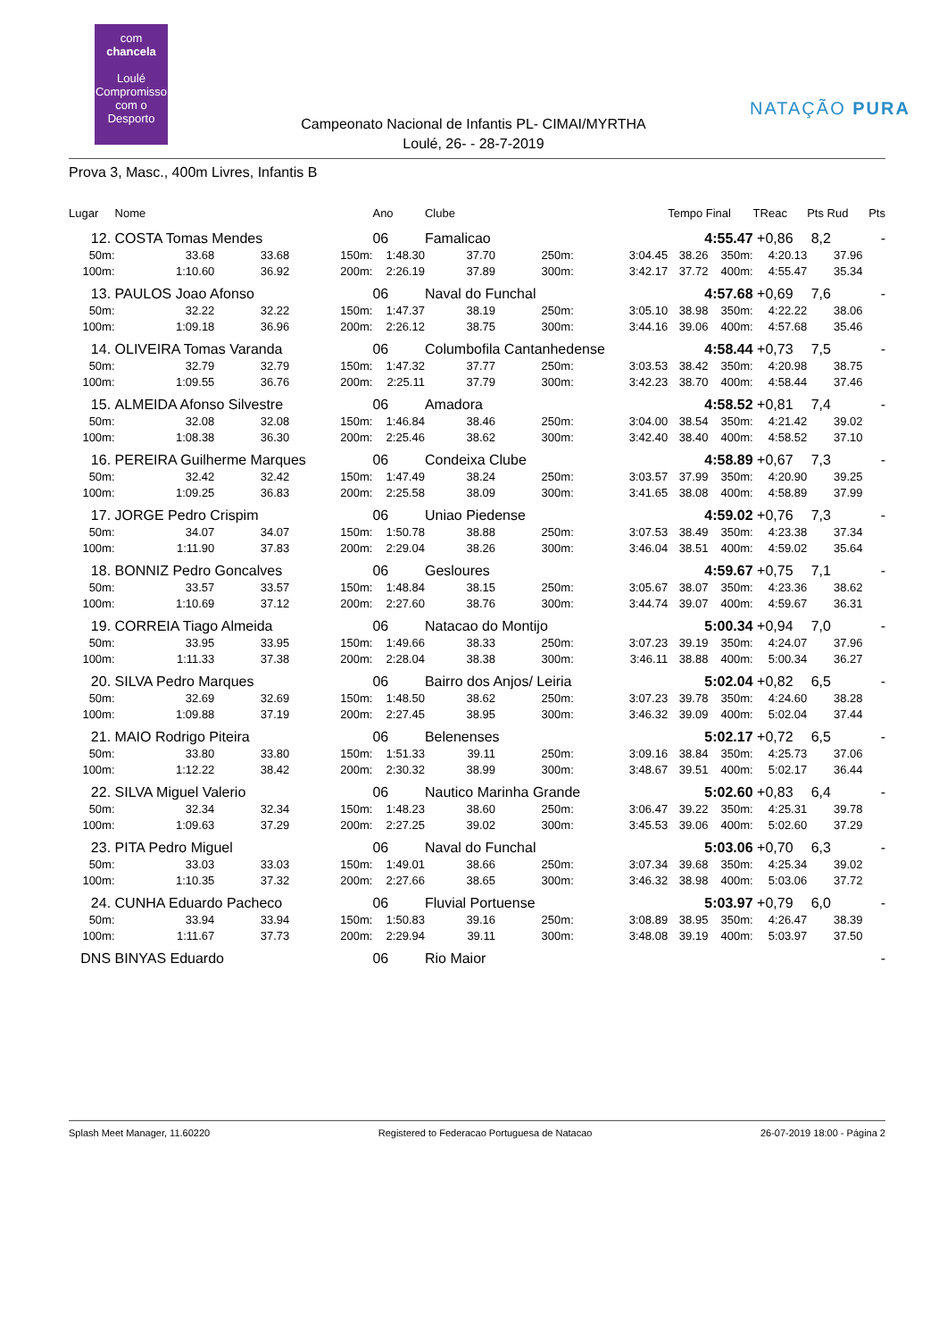com
chancela
Loulé
Compromisso com o Desporto
NATAÇÃO PURA
Campeonato Nacional de Infantis PL- CIMAI/MYRTHA
Loulé, 26- - 28-7-2019
Prova 3, Masc., 400m Livres, Infantis B
| Lugar | Nome | | | Ano | Clube | | | Tempo Final | | TReac | Pts Rud | Pts |
| --- | --- | --- | --- | --- | --- | --- | --- | --- | --- | --- | --- | --- |
| 12. | COSTA Tomas Mendes | | | 06 | Famalicao | | | 4:55.47 | | +0,86 | 8,2 | - |
| 50m: | 33.68 | 33.68 | 150m: | 1:48.30 | 37.70 | 250m: | 3:04.45 | 38.26 | 350m: | 4:20.13 | 37.96 | |
| 100m: | 1:10.60 | 36.92 | 200m: | 2:26.19 | 37.89 | 300m: | 3:42.17 | 37.72 | 400m: | 4:55.47 | 35.34 | |
| 13. | PAULOS Joao Afonso | | | 06 | Naval do Funchal | | | 4:57.68 | | +0,69 | 7,6 | - |
| 50m: | 32.22 | 32.22 | 150m: | 1:47.37 | 38.19 | 250m: | 3:05.10 | 38.98 | 350m: | 4:22.22 | 38.06 | |
| 100m: | 1:09.18 | 36.96 | 200m: | 2:26.12 | 38.75 | 300m: | 3:44.16 | 39.06 | 400m: | 4:57.68 | 35.46 | |
| 14. | OLIVEIRA Tomas Varanda | | | 06 | Columbofila Cantanhedense | | | 4:58.44 | | +0,73 | 7,5 | - |
| 50m: | 32.79 | 32.79 | 150m: | 1:47.32 | 37.77 | 250m: | 3:03.53 | 38.42 | 350m: | 4:20.98 | 38.75 | |
| 100m: | 1:09.55 | 36.76 | 200m: | 2:25.11 | 37.79 | 300m: | 3:42.23 | 38.70 | 400m: | 4:58.44 | 37.46 | |
| 15. | ALMEIDA Afonso Silvestre | | | 06 | Amadora | | | 4:58.52 | | +0,81 | 7,4 | - |
| 50m: | 32.08 | 32.08 | 150m: | 1:46.84 | 38.46 | 250m: | 3:04.00 | 38.54 | 350m: | 4:21.42 | 39.02 | |
| 100m: | 1:08.38 | 36.30 | 200m: | 2:25.46 | 38.62 | 300m: | 3:42.40 | 38.40 | 400m: | 4:58.52 | 37.10 | |
| 16. | PEREIRA Guilherme Marques | | | 06 | Condeixa Clube | | | 4:58.89 | | +0,67 | 7,3 | - |
| 50m: | 32.42 | 32.42 | 150m: | 1:47.49 | 38.24 | 250m: | 3:03.57 | 37.99 | 350m: | 4:20.90 | 39.25 | |
| 100m: | 1:09.25 | 36.83 | 200m: | 2:25.58 | 38.09 | 300m: | 3:41.65 | 38.08 | 400m: | 4:58.89 | 37.99 | |
| 17. | JORGE Pedro Crispim | | | 06 | Uniao Piedense | | | 4:59.02 | | +0,76 | 7,3 | - |
| 50m: | 34.07 | 34.07 | 150m: | 1:50.78 | 38.88 | 250m: | 3:07.53 | 38.49 | 350m: | 4:23.38 | 37.34 | |
| 100m: | 1:11.90 | 37.83 | 200m: | 2:29.04 | 38.26 | 300m: | 3:46.04 | 38.51 | 400m: | 4:59.02 | 35.64 | |
| 18. | BONNIZ Pedro Goncalves | | | 06 | Gesloures | | | 4:59.67 | | +0,75 | 7,1 | - |
| 50m: | 33.57 | 33.57 | 150m: | 1:48.84 | 38.15 | 250m: | 3:05.67 | 38.07 | 350m: | 4:23.36 | 38.62 | |
| 100m: | 1:10.69 | 37.12 | 200m: | 2:27.60 | 38.76 | 300m: | 3:44.74 | 39.07 | 400m: | 4:59.67 | 36.31 | |
| 19. | CORREIA Tiago Almeida | | | 06 | Natacao do Montijo | | | 5:00.34 | | +0,94 | 7,0 | - |
| 50m: | 33.95 | 33.95 | 150m: | 1:49.66 | 38.33 | 250m: | 3:07.23 | 39.19 | 350m: | 4:24.07 | 37.96 | |
| 100m: | 1:11.33 | 37.38 | 200m: | 2:28.04 | 38.38 | 300m: | 3:46.11 | 38.88 | 400m: | 5:00.34 | 36.27 | |
| 20. | SILVA Pedro Marques | | | 06 | Bairro dos Anjos/ Leiria | | | 5:02.04 | | +0,82 | 6,5 | - |
| 50m: | 32.69 | 32.69 | 150m: | 1:48.50 | 38.62 | 250m: | 3:07.23 | 39.78 | 350m: | 4:24.60 | 38.28 | |
| 100m: | 1:09.88 | 37.19 | 200m: | 2:27.45 | 38.95 | 300m: | 3:46.32 | 39.09 | 400m: | 5:02.04 | 37.44 | |
| 21. | MAIO Rodrigo Piteira | | | 06 | Belenenses | | | 5:02.17 | | +0,72 | 6,5 | - |
| 50m: | 33.80 | 33.80 | 150m: | 1:51.33 | 39.11 | 250m: | 3:09.16 | 38.84 | 350m: | 4:25.73 | 37.06 | |
| 100m: | 1:12.22 | 38.42 | 200m: | 2:30.32 | 38.99 | 300m: | 3:48.67 | 39.51 | 400m: | 5:02.17 | 36.44 | |
| 22. | SILVA Miguel Valerio | | | 06 | Nautico Marinha Grande | | | 5:02.60 | | +0,83 | 6,4 | - |
| 50m: | 32.34 | 32.34 | 150m: | 1:48.23 | 38.60 | 250m: | 3:06.47 | 39.22 | 350m: | 4:25.31 | 39.78 | |
| 100m: | 1:09.63 | 37.29 | 200m: | 2:27.25 | 39.02 | 300m: | 3:45.53 | 39.06 | 400m: | 5:02.60 | 37.29 | |
| 23. | PITA Pedro Miguel | | | 06 | Naval do Funchal | | | 5:03.06 | | +0,70 | 6,3 | - |
| 50m: | 33.03 | 33.03 | 150m: | 1:49.01 | 38.66 | 250m: | 3:07.34 | 39.68 | 350m: | 4:25.34 | 39.02 | |
| 100m: | 1:10.35 | 37.32 | 200m: | 2:27.66 | 38.65 | 300m: | 3:46.32 | 38.98 | 400m: | 5:03.06 | 37.72 | |
| 24. | CUNHA Eduardo Pacheco | | | 06 | Fluvial Portuense | | | 5:03.97 | | +0,79 | 6,0 | - |
| 50m: | 33.94 | 33.94 | 150m: | 1:50.83 | 39.16 | 250m: | 3:08.89 | 38.95 | 350m: | 4:26.47 | 38.39 | |
| 100m: | 1:11.67 | 37.73 | 200m: | 2:29.94 | 39.11 | 300m: | 3:48.08 | 39.19 | 400m: | 5:03.97 | 37.50 | |
| DNS | BINYAS Eduardo | | | 06 | Rio Maior | | | | | | | - |
Splash Meet Manager, 11.60220 Registered to Federacao Portuguesa de Natacao 26-07-2019 18:00 - Página 2